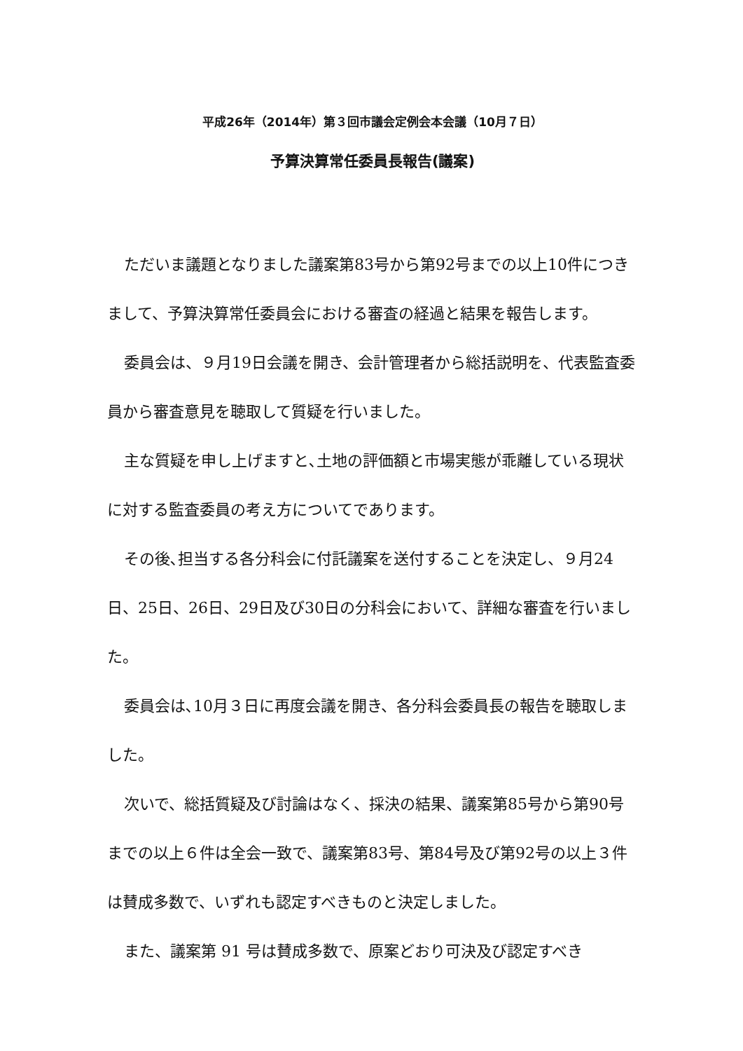平成26年（2014年）第３回市議会定例会本会議（10月７日）
予算決算常任委員長報告(議案)
ただいま議題となりました議案第83号から第92号までの以上10件につきまして、予算決算常任委員会における審査の経過と結果を報告します。
委員会は、９月19日会議を開き、会計管理者から総括説明を、代表監査委員から審査意見を聴取して質疑を行いました。
主な質疑を申し上げますと､土地の評価額と市場実態が乖離している現状に対する監査委員の考え方についてであります。
その後､担当する各分科会に付託議案を送付することを決定し、９月24日、25日、26日、29日及び30日の分科会において、詳細な審査を行いました。
委員会は､10月３日に再度会議を開き、各分科会委員長の報告を聴取しました。
次いで、総括質疑及び討論はなく、採決の結果、議案第85号から第90号までの以上６件は全会一致で、議案第83号、第84号及び第92号の以上３件は賛成多数で、いずれも認定すべきものと決定しました。
また、議案第 91 号は賛成多数で、原案どおり可決及び認定すべき